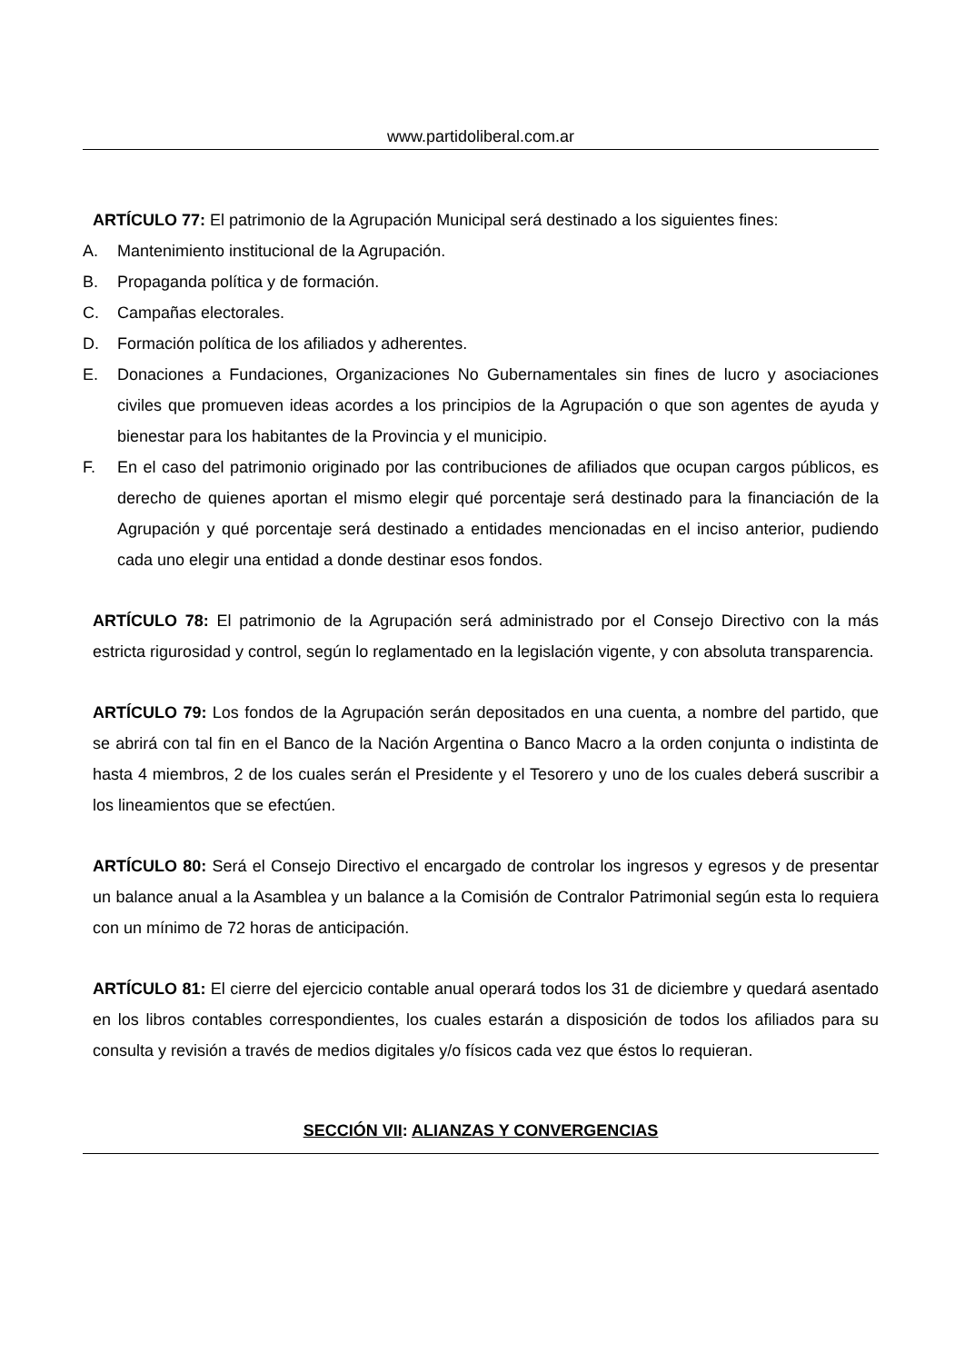www.partidoliberal.com.ar
ARTÍCULO 77: El patrimonio de la Agrupación Municipal será destinado a los siguientes fines:
A. Mantenimiento institucional de la Agrupación.
B. Propaganda política y de formación.
C. Campañas electorales.
D. Formación política de los afiliados y adherentes.
E. Donaciones a Fundaciones, Organizaciones No Gubernamentales sin fines de lucro y asociaciones civiles que promueven ideas acordes a los principios de la Agrupación o que son agentes de ayuda y bienestar para los habitantes de la Provincia y el municipio.
F. En el caso del patrimonio originado por las contribuciones de afiliados que ocupan cargos públicos, es derecho de quienes aportan el mismo elegir qué porcentaje será destinado para la financiación de la Agrupación y qué porcentaje será destinado a entidades mencionadas en el inciso anterior, pudiendo cada uno elegir una entidad a donde destinar esos fondos.
ARTÍCULO 78: El patrimonio de la Agrupación será administrado por el Consejo Directivo con la más estricta rigurosidad y control, según lo reglamentado en la legislación vigente, y con absoluta transparencia.
ARTÍCULO 79: Los fondos de la Agrupación serán depositados en una cuenta, a nombre del partido, que se abrirá con tal fin en el Banco de la Nación Argentina o Banco Macro a la orden conjunta o indistinta de hasta 4 miembros, 2 de los cuales serán el Presidente y el Tesorero y uno de los cuales deberá suscribir a los lineamientos que se efectúen.
ARTÍCULO 80: Será el Consejo Directivo el encargado de controlar los ingresos y egresos y de presentar un balance anual a la Asamblea y un balance a la Comisión de Contralor Patrimonial según esta lo requiera con un mínimo de 72 horas de anticipación.
ARTÍCULO 81: El cierre del ejercicio contable anual operará todos los 31 de diciembre y quedará asentado en los libros contables correspondientes, los cuales estarán a disposición de todos los afiliados para su consulta y revisión a través de medios digitales y/o físicos cada vez que éstos lo requieran.
SECCIÓN VII: ALIANZAS Y CONVERGENCIAS